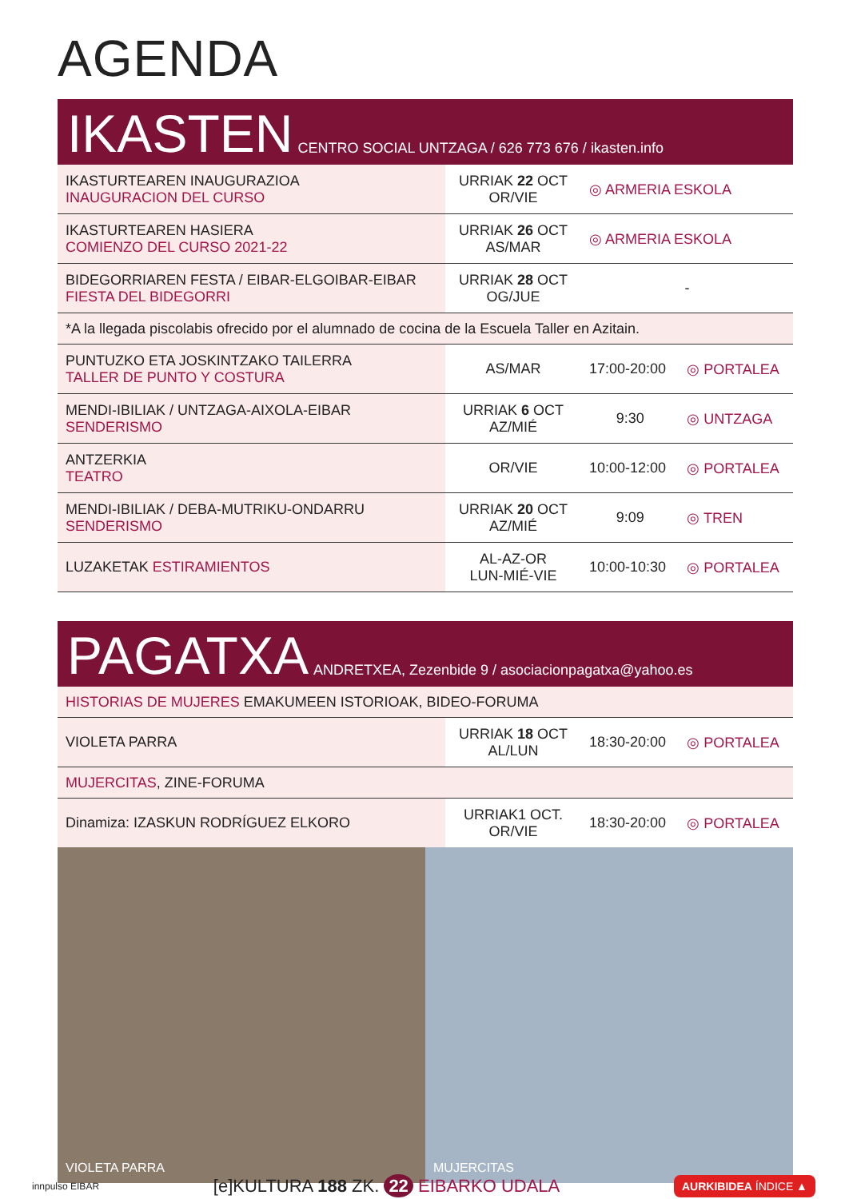AGENDA
IKASTEN CENTRO SOCIAL UNTZAGA / 626 773 676 / ikasten.info
| IKASTURTEAREN INAUGURAZIOA INAUGURACION DEL CURSO | URRIAK 22 OCT OR/VIE | ◎ ARMERIA ESKOLA | |
| IKASTURTEAREN HASIERA COMIENZO DEL CURSO 2021-22 | URRIAK 26 OCT AS/MAR | ◎ ARMERIA ESKOLA | |
| BIDEGORRIAREN FESTA / EIBAR-ELGOIBAR-EIBAR FIESTA DEL BIDEGORRI | URRIAK 28 OCT OG/JUE | - | |
| *A la llegada piscolabis ofrecido por el alumnado de cocina de la Escuela Taller en Azitain. | | | |
| PUNTUZKO ETA JOSKINTZAKO TAILERRA TALLER DE PUNTO Y COSTURA | AS/MAR | 17:00-20:00 | ◎ PORTALEA |
| MENDI-IBILIAK / UNTZAGA-AIXOLA-EIBAR SENDERISMO | URRIAK 6 OCT AZ/MIÉ | 9:30 | ◎ UNTZAGA |
| ANTZERKIA TEATRO | OR/VIE | 10:00-12:00 | ◎ PORTALEA |
| MENDI-IBILIAK / DEBA-MUTRIKU-ONDARRU SENDERISMO | URRIAK 20 OCT AZ/MIÉ | 9:09 | ◎ TREN |
| LUZAKETAK ESTIRAMIENTOS | AL-AZ-OR LUN-MIÉ-VIE | 10:00-10:30 | ◎ PORTALEA |
PAGATXA ANDRETXEA, Zezenbide 9 / asociacionpagatxa@yahoo.es
| HISTORIAS DE MUJERES EMAKUMEEN ISTORIOAK, BIDEO-FORUMA | | | |
| VIOLETA PARRA | URRIAK 18 OCT AL/LUN | 18:30-20:00 | ◎ PORTALEA |
| MUJERCITAS , ZINE-FORUMA | | | |
| Dinamiza: IZASKUN RODRÍGUEZ ELKORO | URRIAK1 OCT. OR/VIE | 18:30-20:00 | ◎ PORTALEA |
VIOLETA PARRA MUJERCITAS
innpulso EIBAR [e]KULTURA 188 ZK. 22 EIBARKO UDALA AURKIBIDEA ÍNDICE ▲